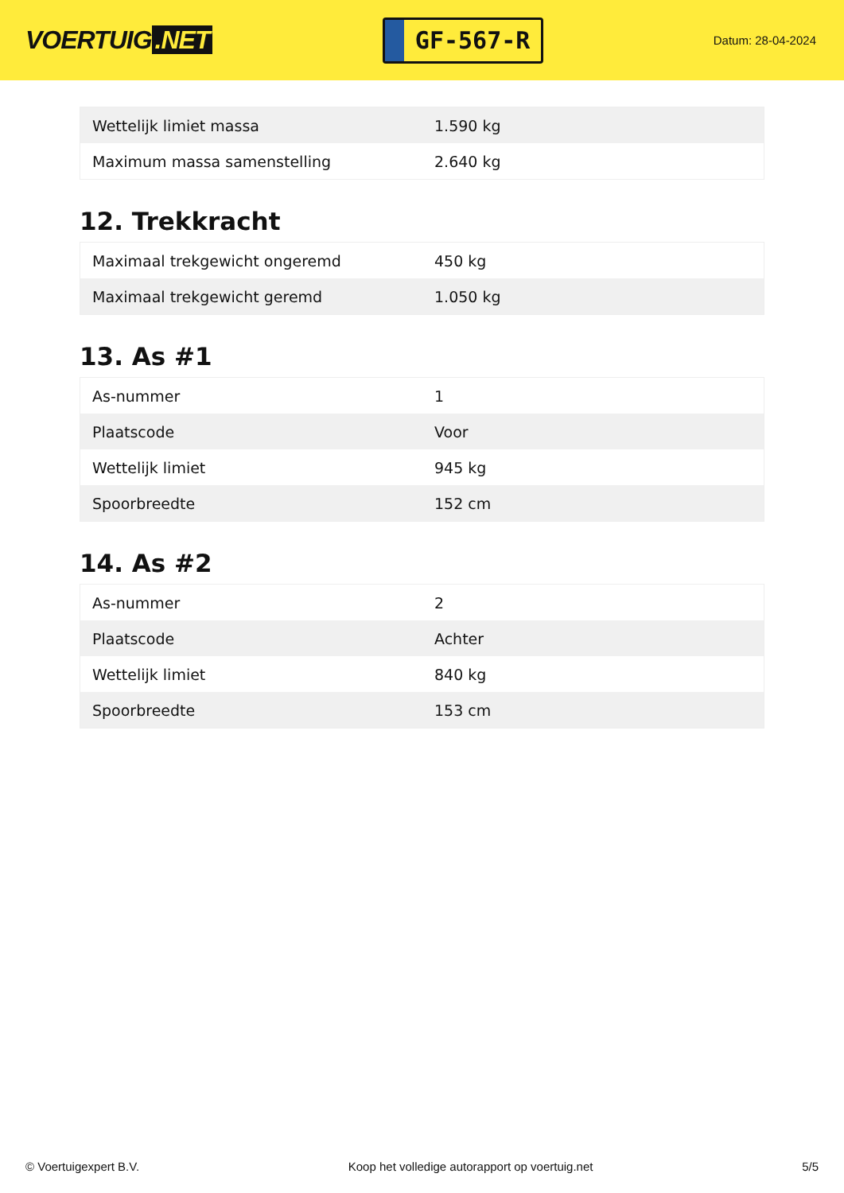VOERTUIG.NET
GF-567-R
Datum: 28-04-2024
| Wettelijk limiet massa | 1.590 kg |
| Maximum massa samenstelling | 2.640 kg |
12. Trekkracht
| Maximaal trekgewicht ongeremd | 450 kg |
| Maximaal trekgewicht geremd | 1.050 kg |
13. As #1
| As-nummer | 1 |
| Plaatscode | Voor |
| Wettelijk limiet | 945 kg |
| Spoorbreedte | 152 cm |
14. As #2
| As-nummer | 2 |
| Plaatscode | Achter |
| Wettelijk limiet | 840 kg |
| Spoorbreedte | 153 cm |
© Voertuigexpert B.V. Koop het volledige autorapport op voertuig.net 5/5